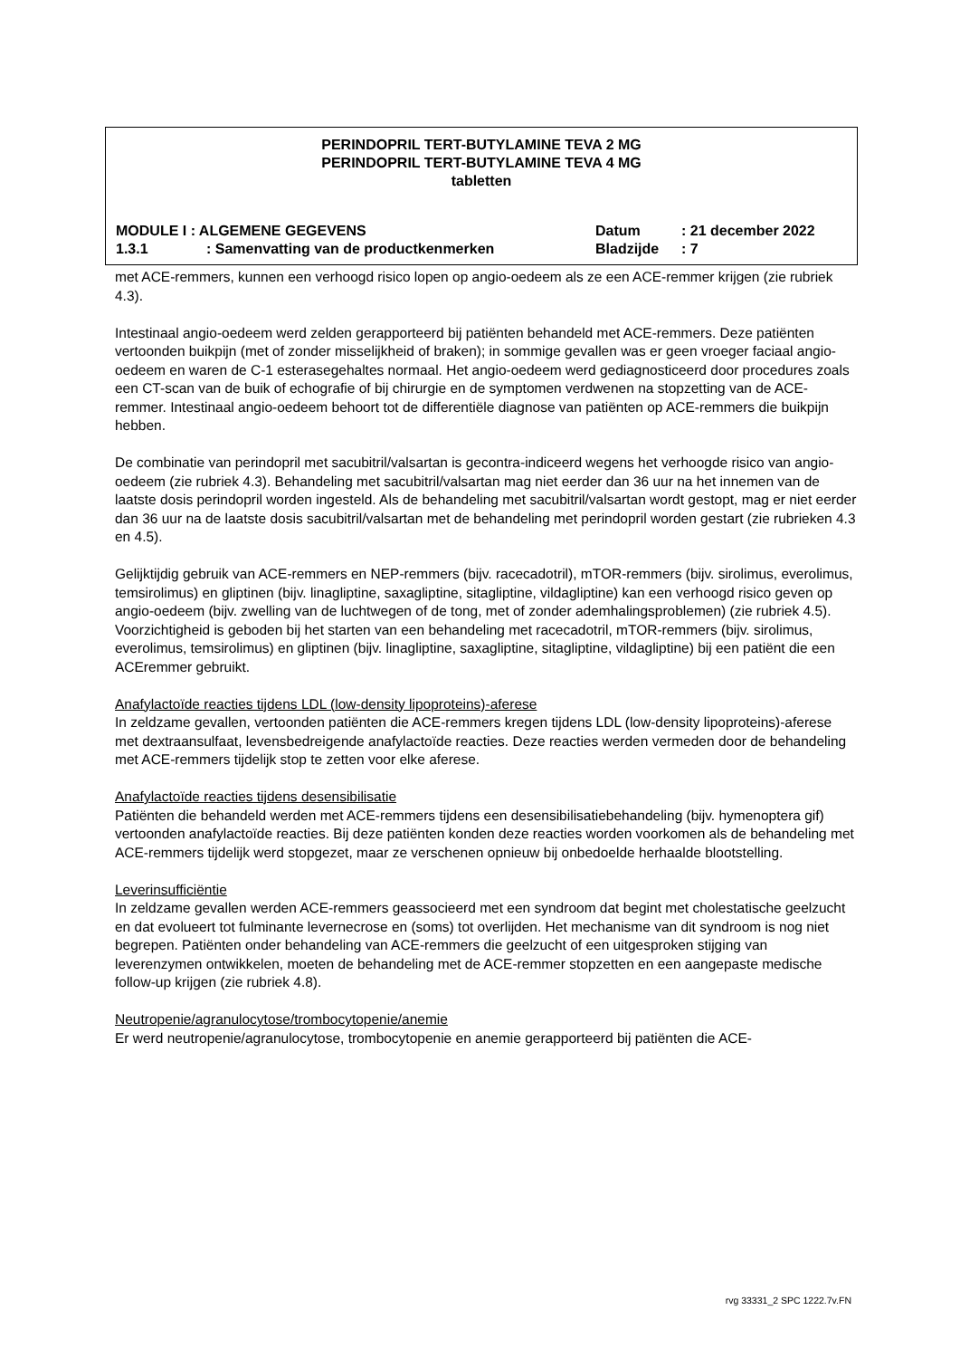PERINDOPRIL TERT-BUTYLAMINE TEVA 2 MG
PERINDOPRIL TERT-BUTYLAMINE TEVA 4 MG
tabletten
| MODULE I : ALGEMENE GEGEVENS | | Datum | : 21 december 2022 |
| 1.3.1 | : Samenvatting van de productkenmerken | Bladzijde | : 7 |
met ACE-remmers, kunnen een verhoogd risico lopen op angio-oedeem als ze een ACE-remmer krijgen (zie rubriek 4.3).
Intestinaal angio-oedeem werd zelden gerapporteerd bij patiënten behandeld met ACE-remmers. Deze patiënten vertoonden buikpijn (met of zonder misselijkheid of braken); in sommige gevallen was er geen vroeger faciaal angio-oedeem en waren de C-1 esterasegehaltes normaal. Het angio-oedeem werd gediagnosticeerd door procedures zoals een CT-scan van de buik of echografie of bij chirurgie en de symptomen verdwenen na stopzetting van de ACE-remmer. Intestinaal angio-oedeem behoort tot de differentiële diagnose van patiënten op ACE-remmers die buikpijn hebben.
De combinatie van perindopril met sacubitril/valsartan is gecontra-indiceerd wegens het verhoogde risico van angio-oedeem (zie rubriek 4.3). Behandeling met sacubitril/valsartan mag niet eerder dan 36 uur na het innemen van de laatste dosis perindopril worden ingesteld. Als de behandeling met sacubitril/valsartan wordt gestopt, mag er niet eerder dan 36 uur na de laatste dosis sacubitril/valsartan met de behandeling met perindopril worden gestart (zie rubrieken 4.3 en 4.5).
Gelijktijdig gebruik van ACE-remmers en NEP-remmers (bijv. racecadotril), mTOR-remmers (bijv. sirolimus, everolimus, temsirolimus) en gliptinen (bijv. linagliptine, saxagliptine, sitagliptine, vildagliptine) kan een verhoogd risico geven op angio-oedeem (bijv. zwelling van de luchtwegen of de tong, met of zonder ademhalingsproblemen) (zie rubriek 4.5). Voorzichtigheid is geboden bij het starten van een behandeling met racecadotril, mTOR-remmers (bijv. sirolimus, everolimus, temsirolimus) en gliptinen (bijv. linagliptine, saxagliptine, sitagliptine, vildagliptine) bij een patiënt die een ACEremmer gebruikt.
Anafylactoïde reacties tijdens LDL (low-density lipoproteins)-aferese
In zeldzame gevallen, vertoonden patiënten die ACE-remmers kregen tijdens LDL (low-density lipoproteins)-aferese met dextraansulfaat, levensbedreigende anafylactoïde reacties. Deze reacties werden vermeden door de behandeling met ACE-remmers tijdelijk stop te zetten voor elke aferese.
Anafylactoïde reacties tijdens desensibilisatie
Patiënten die behandeld werden met ACE-remmers tijdens een desensibilisatiebehandeling (bijv. hymenoptera gif) vertoonden anafylactoïde reacties. Bij deze patiënten konden deze reacties worden voorkomen als de behandeling met ACE-remmers tijdelijk werd stopgezet, maar ze verschenen opnieuw bij onbedoelde herhaalde blootstelling.
Leverinsufficiëntie
In zeldzame gevallen werden ACE-remmers geassocieerd met een syndroom dat begint met cholestatische geelzucht en dat evolueert tot fulminante levernecrose en (soms) tot overlijden. Het mechanisme van dit syndroom is nog niet begrepen. Patiënten onder behandeling van ACE-remmers die geelzucht of een uitgesproken stijging van leverenzymen ontwikkelen, moeten de behandeling met de ACE-remmer stopzetten en een aangepaste medische follow-up krijgen (zie rubriek 4.8).
Neutropenie/agranulocytose/trombocytopenie/anemie
Er werd neutropenie/agranulocytose, trombocytopenie en anemie gerapporteerd bij patiënten die ACE-
rvg 33331_2 SPC 1222.7v.FN